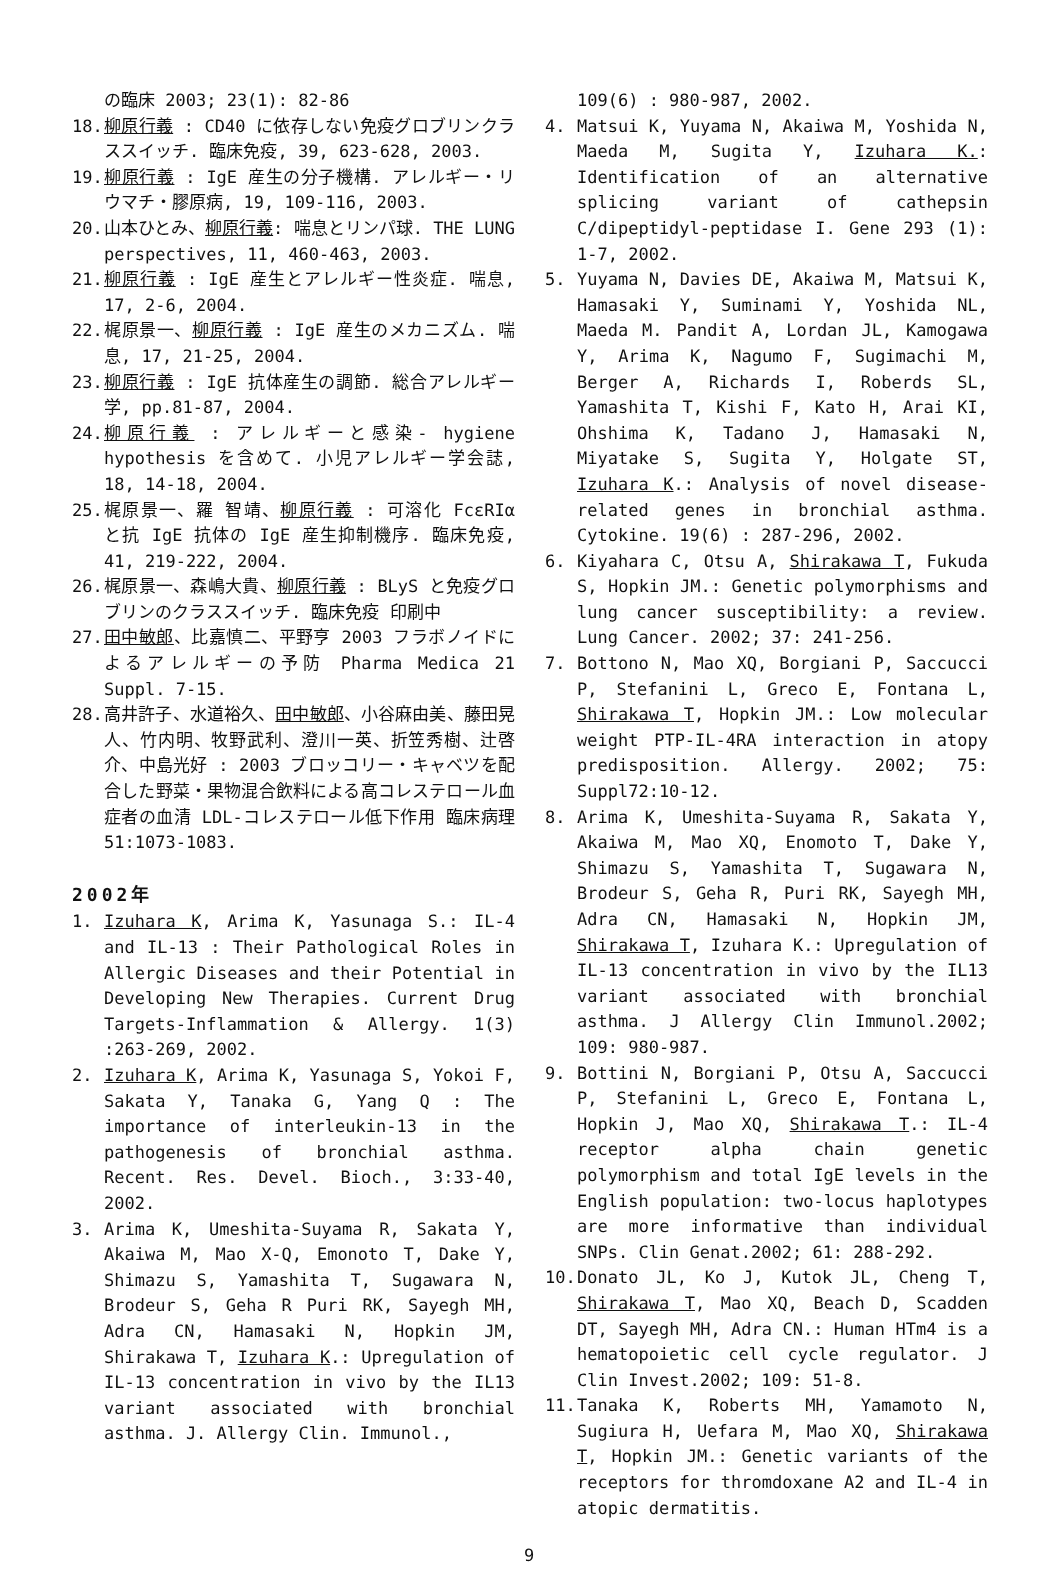の臨床 2003; 23(1): 82-86
18. 柳原行義 : CD40 に依存しない免疫グロブリンクラススイッチ. 臨床免疫, 39, 623-628, 2003.
19. 柳原行義 : IgE 産生の分子機構. アレルギー・リウマチ・膠原病, 19, 109-116, 2003.
20. 山本ひとみ、柳原行義: 喘息とリンパ球. THE LUNG perspectives, 11, 460-463, 2003.
21. 柳原行義 : IgE 産生とアレルギー性炎症. 喘息, 17, 2-6, 2004.
22. 梶原景一、柳原行義 : IgE 産生のメカニズム. 喘息, 17, 21-25, 2004.
23. 柳原行義 : IgE 抗体産生の調節. 総合アレルギー学, pp.81-87, 2004.
24. 柳原行義 : アレルギーと感染- hygiene hypothesis を含めて. 小児アレルギー学会誌, 18, 14-18, 2004.
25. 梶原景一、羅 智靖、柳原行義 : 可溶化 FcεRIα と抗 IgE 抗体の IgE 産生抑制機序. 臨床免疫, 41, 219-222, 2004.
26. 梶原景一、森嶋大貴、柳原行義 : BLyS と免疫グロブリンのクラススイッチ. 臨床免疫 印刷中
27. 田中敏郎、比嘉慎二、平野亨 2003 フラボノイドによるアレルギーの予防 Pharma Medica 21 Suppl. 7-15.
28. 高井許子、水道裕久、田中敏郎、小谷麻由美、藤田晃人、竹内明、牧野武利、澄川一英、折笠秀樹、辻啓介、中島光好 : 2003 ブロッコリー・キャベツを配合した野菜・果物混合飲料による高コレステロール血症者の血清 LDL-コレステロール低下作用 臨床病理 51:1073-1083.
2002年
1. Izuhara K, Arima K, Yasunaga S.: IL-4 and IL-13 : Their Pathological Roles in Allergic Diseases and their Potential in Developing New Therapies. Current Drug Targets-Inflammation & Allergy. 1(3) :263-269, 2002.
2. Izuhara K, Arima K, Yasunaga S, Yokoi F, Sakata Y, Tanaka G, Yang Q : The importance of interleukin-13 in the pathogenesis of bronchial asthma. Recent. Res. Devel. Bioch., 3:33-40, 2002.
3. Arima K, Umeshita-Suyama R, Sakata Y, Akaiwa M, Mao X-Q, Emonoto T, Dake Y, Shimazu S, Yamashita T, Sugawara N, Brodeur S, Geha R Puri RK, Sayegh MH, Adra CN, Hamasaki N, Hopkin JM, Shirakawa T, Izuhara K.: Upregulation of IL-13 concentration in vivo by the IL13 variant associated with bronchial asthma. J. Allergy Clin. Immunol.,
109(6) : 980-987, 2002.
4. Matsui K, Yuyama N, Akaiwa M, Yoshida N, Maeda M, Sugita Y, Izuhara K.: Identification of an alternative splicing variant of cathepsin C/dipeptidyl-peptidase I. Gene 293 (1): 1-7, 2002.
5. Yuyama N, Davies DE, Akaiwa M, Matsui K, Hamasaki Y, Suminami Y, Yoshida NL, Maeda M. Pandit A, Lordan JL, Kamogawa Y, Arima K, Nagumo F, Sugimachi M, Berger A, Richards I, Roberds SL, Yamashita T, Kishi F, Kato H, Arai KI, Ohshima K, Tadano J, Hamasaki N, Miyatake S, Sugita Y, Holgate ST, Izuhara K.: Analysis of novel disease-related genes in bronchial asthma. Cytokine. 19(6) : 287-296, 2002.
6. Kiyahara C, Otsu A, Shirakawa T, Fukuda S, Hopkin JM.: Genetic polymorphisms and lung cancer susceptibility: a review. Lung Cancer. 2002; 37: 241-256.
7. Bottono N, Mao XQ, Borgiani P, Saccucci P, Stefanini L, Greco E, Fontana L, Shirakawa T, Hopkin JM.: Low molecular weight PTP-IL-4RA interaction in atopy predisposition. Allergy. 2002; 75: Suppl72:10-12.
8. Arima K, Umeshita-Suyama R, Sakata Y, Akaiwa M, Mao XQ, Enomoto T, Dake Y, Shimazu S, Yamashita T, Sugawara N, Brodeur S, Geha R, Puri RK, Sayegh MH, Adra CN, Hamasaki N, Hopkin JM, Shirakawa T, Izuhara K.: Upregulation of IL-13 concentration in vivo by the IL13 variant associated with bronchial asthma. J Allergy Clin Immunol.2002; 109: 980-987.
9. Bottini N, Borgiani P, Otsu A, Saccucci P, Stefanini L, Greco E, Fontana L, Hopkin J, Mao XQ, Shirakawa T.: IL-4 receptor alpha chain genetic polymorphism and total IgE levels in the English population: two-locus haplotypes are more informative than individual SNPs. Clin Genat.2002; 61: 288-292.
10. Donato JL, Ko J, Kutok JL, Cheng T, Shirakawa T, Mao XQ, Beach D, Scadden DT, Sayegh MH, Adra CN.: Human HTm4 is a hematopoietic cell cycle regulator. J Clin Invest.2002; 109: 51-8.
11. Tanaka K, Roberts MH, Yamamoto N, Sugiura H, Uefara M, Mao XQ, Shirakawa T, Hopkin JM.: Genetic variants of the receptors for thromdoxane A2 and IL-4 in atopic dermatitis.
9